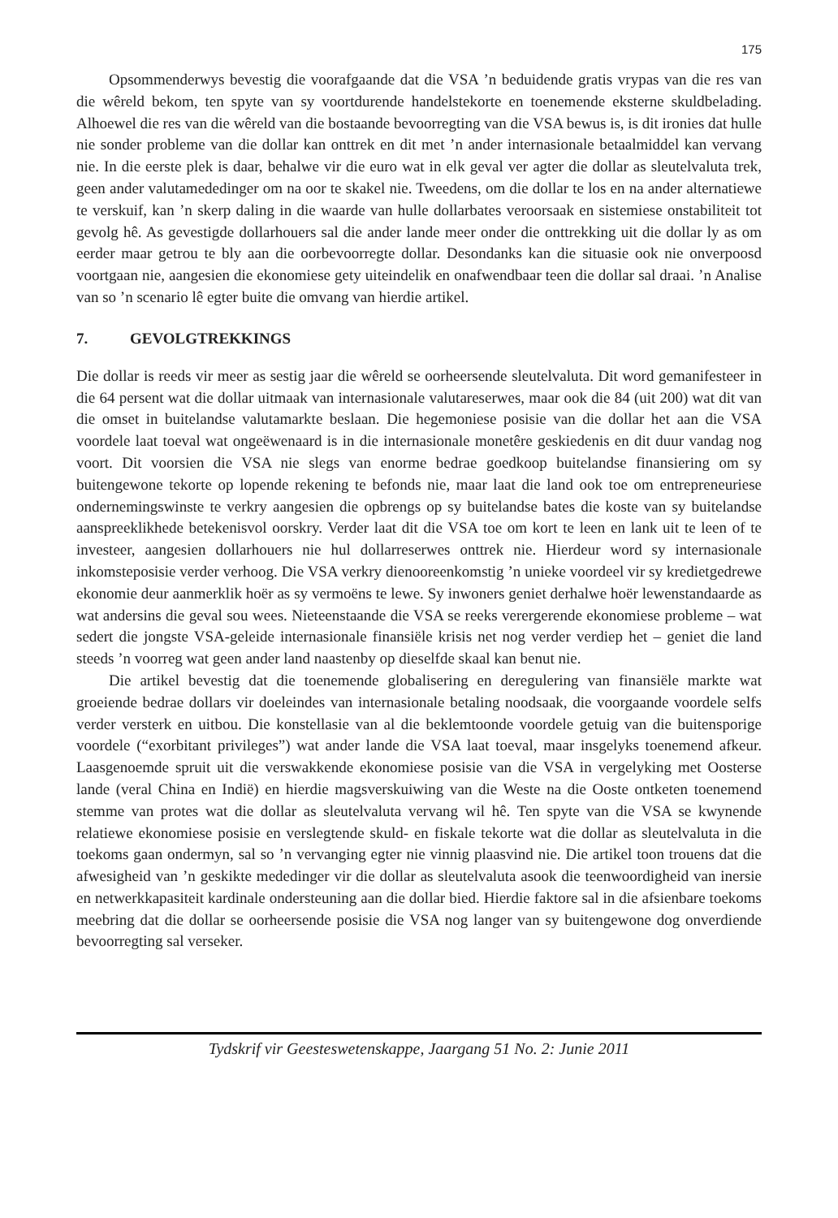175
Opsommenderwys bevestig die voorafgaande dat die VSA ’n beduidende gratis vrypas van die res van die wêreld bekom, ten spyte van sy voortdurende handelstekorte en toenemende eksterne skuldbelading. Alhoewel die res van die wêreld van die bostaande bevoorregting van die VSA bewus is, is dit ironies dat hulle nie sonder probleme van die dollar kan onttrek en dit met ’n ander internasionale betaalmiddel kan vervang nie. In die eerste plek is daar, behalwe vir die euro wat in elk geval ver agter die dollar as sleutelvaluta trek, geen ander valutamededinger om na oor te skakel nie. Tweedens, om die dollar te los en na ander alternatiewe te verskuif, kan ’n skerp daling in die waarde van hulle dollarbates veroorsaak en sistemiese onstabiliteit tot gevolg hê. As gevestigde dollarhouers sal die ander lande meer onder die onttrekking uit die dollar ly as om eerder maar getrou te bly aan die oorbevoorregte dollar. Desondanks kan die situasie ook nie onverpoosd voortgaan nie, aangesien die ekonomiese gety uiteindelik en onafwendbaar teen die dollar sal draai. ’n Analise van so ’n scenario lê egter buite die omvang van hierdie artikel.
7. GEVOLGTREKKINGS
Die dollar is reeds vir meer as sestig jaar die wêreld se oorheersende sleutelvaluta. Dit word gemanifesteer in die 64 persent wat die dollar uitmaak van internasionale valutareserwes, maar ook die 84 (uit 200) wat dit van die omset in buitelandse valutamarkte beslaan. Die hegemoniese posisie van die dollar het aan die VSA voordele laat toeval wat ongeëwenaard is in die internasionale monetêre geskiedenis en dit duur vandag nog voort. Dit voorsien die VSA nie slegs van enorme bedrae goedkoop buitelandse finansiering om sy buitengewone tekorte op lopende rekening te befonds nie, maar laat die land ook toe om entrepreneuriese ondernemingswinste te verkry aangesien die opbrengs op sy buitelandse bates die koste van sy buitelandse aanspreeklikhede betekenisvol oorskry. Verder laat dit die VSA toe om kort te leen en lank uit te leen of te investeer, aangesien dollarhouers nie hul dollarreserwes onttrek nie. Hierdeur word sy internasionale inkomsteposisie verder verhoog. Die VSA verkry dienooreenkomstig ’n unieke voordeel vir sy kredietgedrewe ekonomie deur aanmerklik hoër as sy vermoëns te lewe. Sy inwoners geniet derhalwe hoër lewenstandaarde as wat andersins die geval sou wees. Nieteenstaande die VSA se reeks verergerende ekonomiese probleme – wat sedert die jongste VSA-geleide internasionale finansiële krisis net nog verder verdiep het – geniet die land steeds ’n voorreg wat geen ander land naastenby op dieselfde skaal kan benut nie.
Die artikel bevestig dat die toenemende globalisering en deregulering van finansiële markte wat groeiende bedrae dollars vir doeleindes van internasionale betaling noodsaak, die voorgaande voordele selfs verder versterk en uitbou. Die konstellasie van al die beklemtoonde voordele getuig van die buitensporige voordele (“exorbitant privileges”) wat ander lande die VSA laat toeval, maar insgelyks toenemend afkeur. Laasgenoemde spruit uit die verswakkende ekonomiese posisie van die VSA in vergelyking met Oosterse lande (veral China en Indië) en hierdie magsverskuiwing van die Weste na die Ooste ontketen toenemend stemme van protes wat die dollar as sleutelvaluta vervang wil hê. Ten spyte van die VSA se kwynende relatiewe ekonomiese posisie en verslegtende skuld- en fiskale tekorte wat die dollar as sleutelvaluta in die toekoms gaan ondermyn, sal so ’n vervanging egter nie vinnig plaasvind nie. Die artikel toon trouens dat die afwesigheid van ’n geskikte mededinger vir die dollar as sleutelvaluta asook die teenwoordigheid van inersie en netwerkkapasiteit kardinale ondersteuning aan die dollar bied. Hierdie faktore sal in die afsienbare toekoms meebring dat die dollar se oorheersende posisie die VSA nog langer van sy buitengewone dog onverdiende bevoorregting sal verseker.
Tydskrif vir Geesteswetenskappe, Jaargang 51 No. 2: Junie 2011